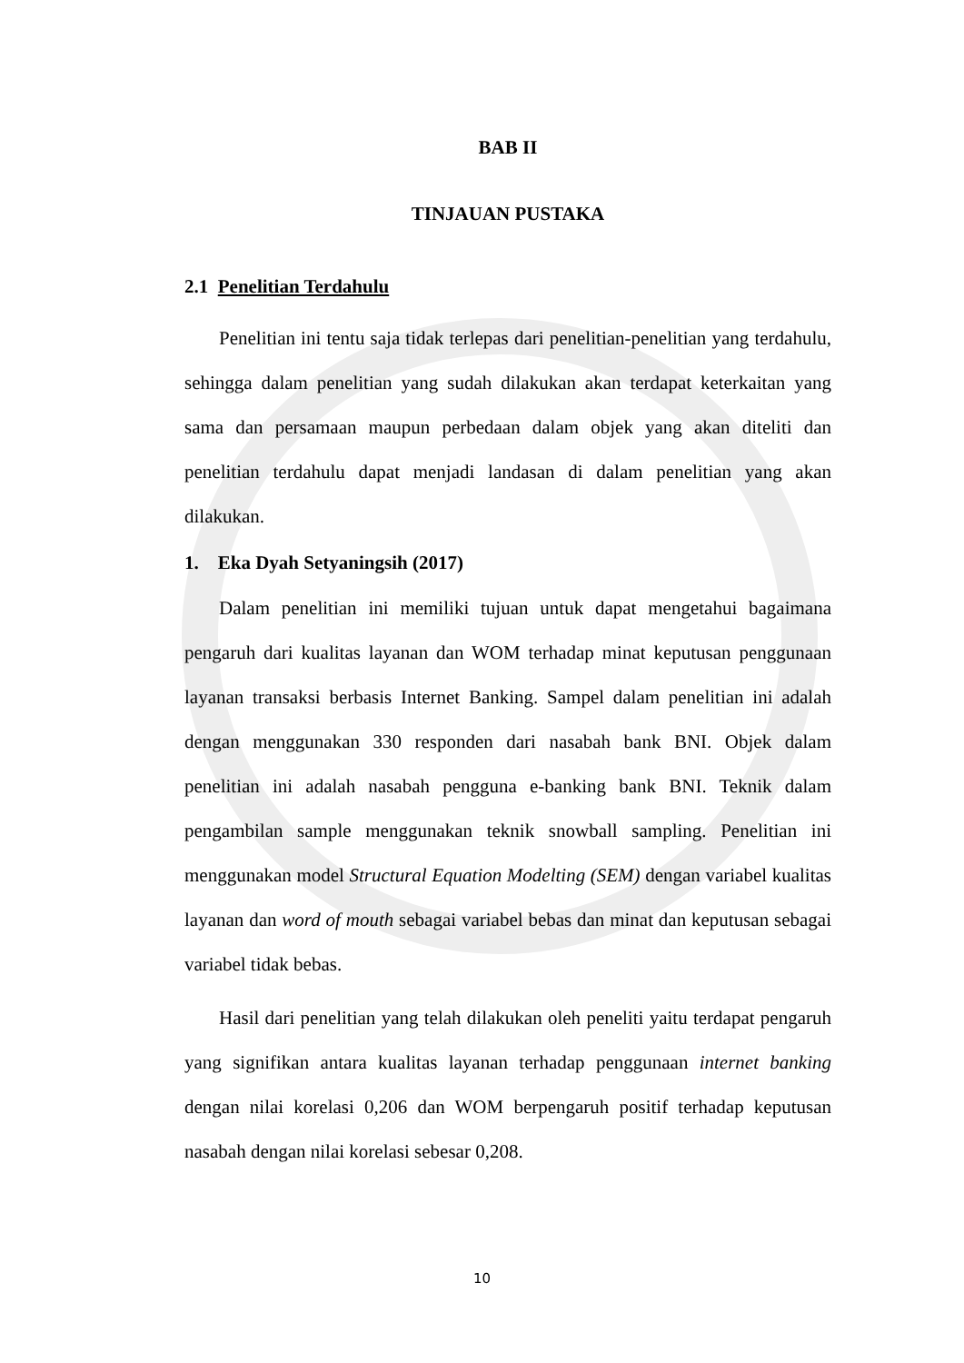BAB II
TINJAUAN PUSTAKA
2.1 Penelitian Terdahulu
Penelitian ini tentu saja tidak terlepas dari penelitian-penelitian yang terdahulu, sehingga dalam penelitian yang sudah dilakukan akan terdapat keterkaitan yang sama dan persamaan maupun perbedaan dalam objek yang akan diteliti dan penelitian terdahulu dapat menjadi landasan di dalam penelitian yang akan dilakukan.
1. Eka Dyah Setyaningsih (2017)
Dalam penelitian ini memiliki tujuan untuk dapat mengetahui bagaimana pengaruh dari kualitas layanan dan WOM terhadap minat keputusan penggunaan layanan transaksi berbasis Internet Banking. Sampel dalam penelitian ini adalah dengan menggunakan 330 responden dari nasabah bank BNI. Objek dalam penelitian ini adalah nasabah pengguna e-banking bank BNI. Teknik dalam pengambilan sample menggunakan teknik snowball sampling. Penelitian ini menggunakan model Structural Equation Modelting (SEM) dengan variabel kualitas layanan dan word of mouth sebagai variabel bebas dan minat dan keputusan sebagai variabel tidak bebas.
Hasil dari penelitian yang telah dilakukan oleh peneliti yaitu terdapat pengaruh yang signifikan antara kualitas layanan terhadap penggunaan internet banking dengan nilai korelasi 0,206 dan WOM berpengaruh positif terhadap keputusan nasabah dengan nilai korelasi sebesar 0,208.
10